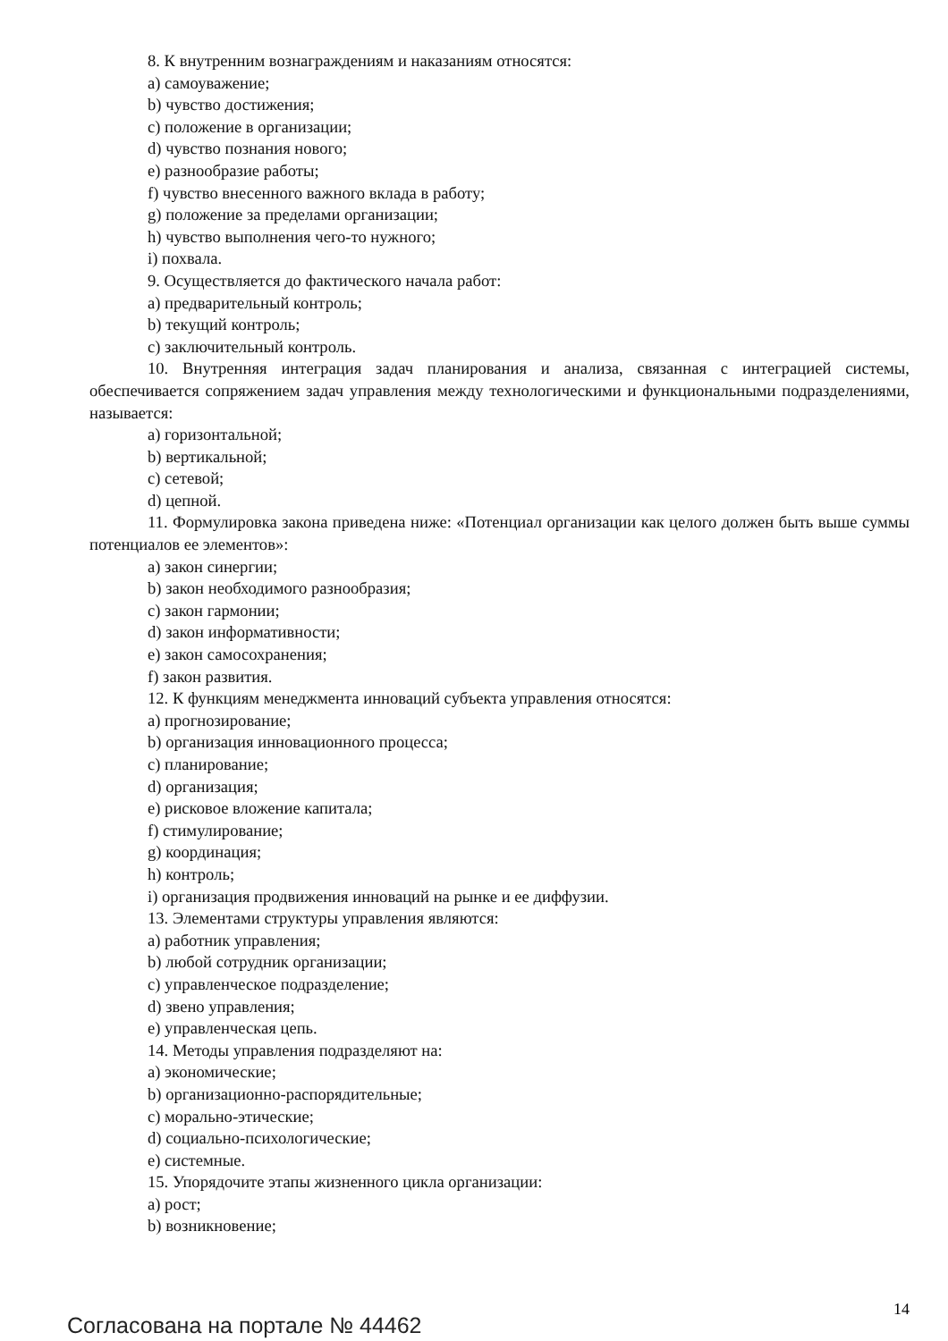8. К внутренним вознаграждениям и наказаниям относятся:
a) самоуважение;
b) чувство достижения;
c) положение в организации;
d) чувство познания нового;
e) разнообразие работы;
f) чувство внесенного важного вклада в работу;
g) положение за пределами организации;
h) чувство выполнения чего-то нужного;
i) похвала.
9. Осуществляется до фактического начала работ:
a) предварительный контроль;
b) текущий контроль;
c) заключительный контроль.
10. Внутренняя интеграция задач планирования и анализа, связанная с интеграцией системы, обеспечивается сопряжением задач управления между технологическими и функциональными подразделениями, называется:
a) горизонтальной;
b) вертикальной;
c) сетевой;
d) цепной.
11. Формулировка закона приведена ниже: «Потенциал организации как целого должен быть выше суммы потенциалов ее элементов»:
a) закон синергии;
b) закон необходимого разнообразия;
c) закон гармонии;
d) закон информативности;
e) закон самосохранения;
f) закон развития.
12. К функциям менеджмента инноваций субъекта управления относятся:
a) прогнозирование;
b) организация инновационного процесса;
c) планирование;
d) организация;
e) рисковое вложение капитала;
f) стимулирование;
g) координация;
h) контроль;
i) организация продвижения инноваций на рынке и ее диффузии.
13. Элементами структуры управления являются:
a) работник управления;
b) любой сотрудник организации;
c) управленческое подразделение;
d) звено управления;
e) управленческая цепь.
14. Методы управления подразделяют на:
a) экономические;
b) организационно-распорядительные;
c) морально-этические;
d) социально-психологические;
e) системные.
15. Упорядочите этапы жизненного цикла организации:
a) рост;
b) возникновение;
Согласована на портале № 44462
14